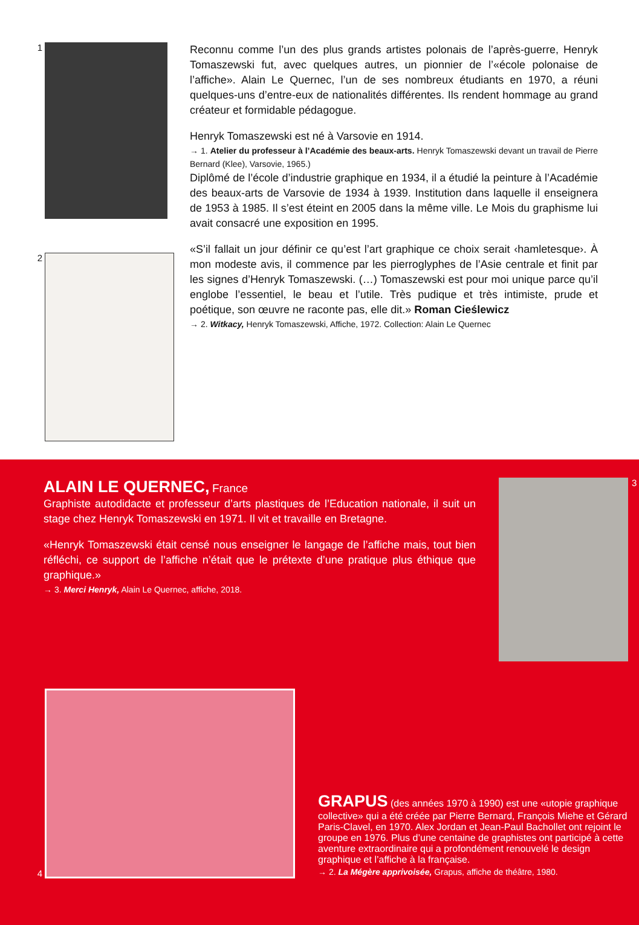1
Reconnu comme l’un des plus grands artistes polonais de l’après-guerre, Henryk Tomaszewski fut, avec quelques autres, un pionnier de l’«école polonaise de l’affiche». Alain Le Quernec, l’un de ses nombreux étudiants en 1970, a réuni quelques-uns d’entre-eux de nationalités différentes. Ils rendent hommage au grand créateur et formidable pédagogue.
Henryk Tomaszewski est né à Varsovie en 1914.
→ 1. Atelier du professeur à l’Académie des beaux-arts. Henryk Tomaszewski devant un travail de Pierre Bernard (Klee), Varsovie, 1965.)
Diplômé de l’école d’industrie graphique en 1934, il a étudié la peinture à l’Académie des beaux-arts de Varsovie de 1934 à 1939. Institution dans laquelle il enseignera de 1953 à 1985. Il s’est éteint en 2005 dans la même ville. Le Mois du graphisme lui avait consacré une exposition en 1995.
«S’il fallait un jour définir ce qu’est l’art graphique ce choix serait ‹hamletesque›. À mon modeste avis, il commence par les pierroglyphes de l’Asie centrale et finit par les signes d’Henryk Tomaszewski. (…) Tomaszewski est pour moi unique parce qu’il englobe l’essentiel, le beau et l’utile. Très pudique et très intimiste, prude et poétique, son œuvre ne raconte pas, elle dit.» Roman Cieślewicz
→ 2. Witkacy, Henryk Tomaszewski, Affiche, 1972. Collection: Alain Le Quernec
2
ALAIN LE QUERNEC,
France
Graphiste autodidacte et professeur d’arts plastiques de l’Education nationale, il suit un stage chez Henryk Tomaszewski en 1971. Il vit et travaille en Bretagne.
«Henryk Tomaszewski était censé nous enseigner le langage de l’affiche mais, tout bien réfléchi, ce support de l’affiche n’était que le prétexte d’une pratique plus éthique que graphique.»
→ 3. Merci Henryk, Alain Le Quernec, affiche, 2018.
3
4
GRAPUS
(des années 1970 à 1990) est une «utopie graphique collective» qui a été créée par Pierre Bernard, François Miehe et Gérard Paris-Clavel, en 1970. Alex Jordan et Jean-Paul Bachollet ont rejoint le groupe en 1976. Plus d’une centaine de graphistes ont participé à cette aventure extraordinaire qui a profondément renouvelé le design graphique et l’affiche à la française.
→ 2. La Mégère apprivoisée, Grapus, affiche de théâtre, 1980.